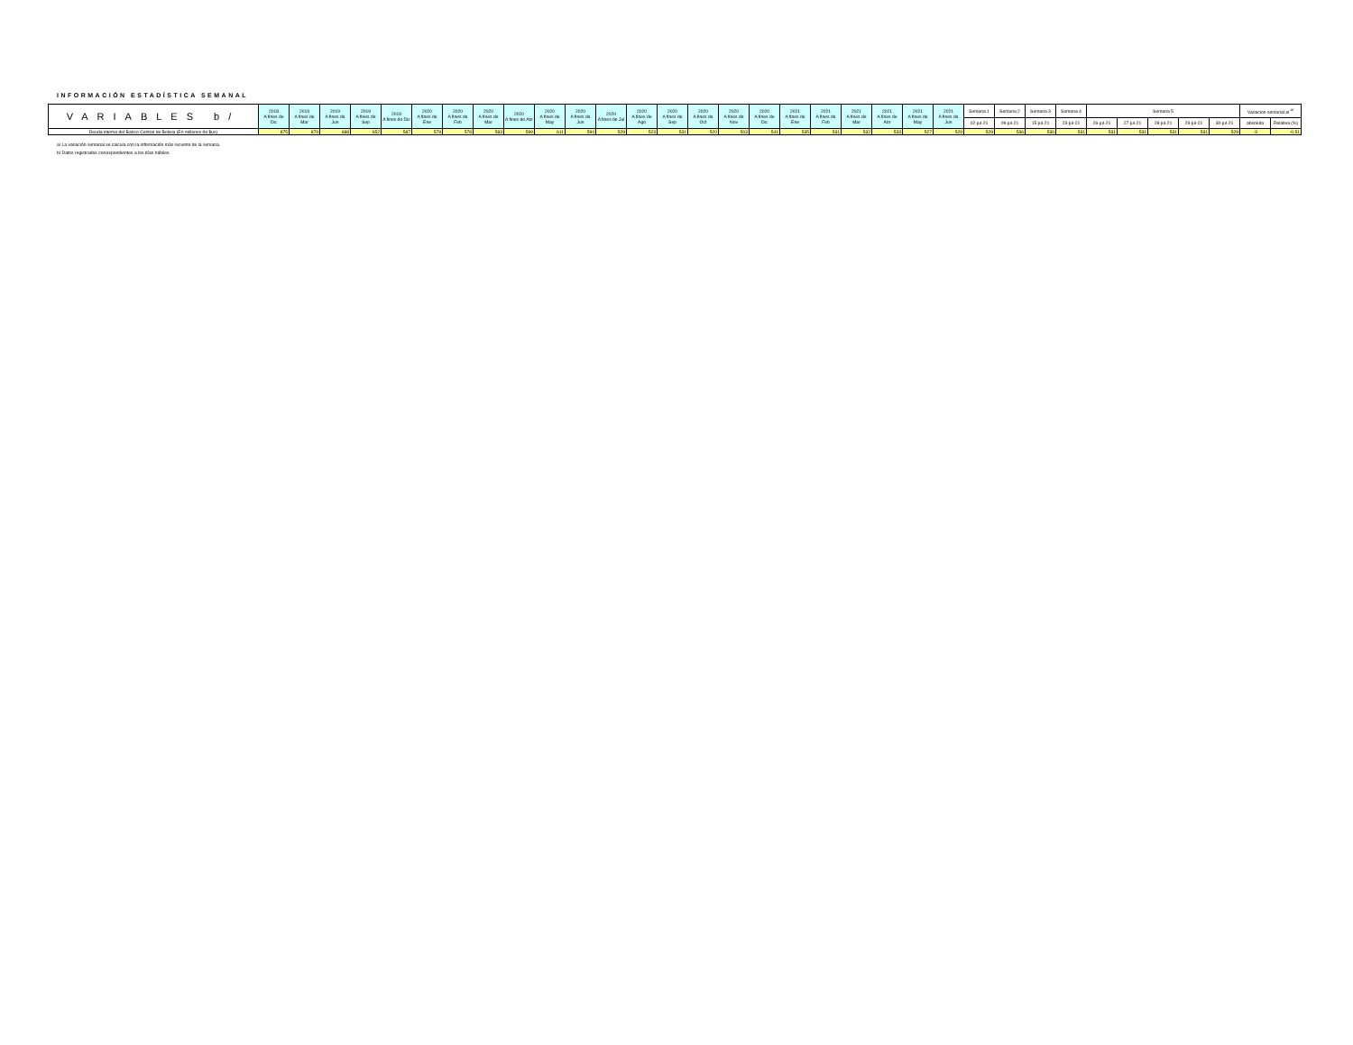INFORMACIÓN ESTADÍSTICA SEMANAL
| VARIABLES b/ | 2018 A fines de Dic | 2019 A fines de Mar | 2019 A fines de Jun | 2019 A fines de Sep | 2019 A fines de Dic | 2020 A fines de Ene | 2020 A fines de Feb | 2020 A fines de Mar | 2020 A fines de Abr | 2020 A fines de May | 2020 A fines de Jun | 2020 A fines de Jul | 2020 A fines de Ago | 2020 A fines de Sep | 2020 A fines de Oct | 2020 A fines de Nov | 2020 A fines de Dic | 2021 A fines de Ene | 2021 A fines de Feb | 2021 A fines de Mar | 2021 A fines de Abr | 2021 A fines de May | 2021 A fines de Jun | Semana 1 | Semana 2 | Semana 3 | Semana 4 | Semana 5 | | | | | Variacion semanal al <sup>a/</sup> | |
| --- | --- | --- | --- | --- | --- | --- | --- | --- | --- | --- | --- | --- | --- | --- | --- | --- | --- | --- | --- | --- | --- | --- | --- | --- | --- | --- | --- | --- | --- | --- | --- | --- | --- | --- |
| | | | | | | | | | | | | | | | | | | | | | | | | 02-jul-21 | 09-jul-21 | 15-jul-21 | 23-jul-21 | 26-jul-21 | 27-jul-21 | 28-jul-21 | 29-jul-21 | 30-jul-21 | absoluta | Relativa (%) |
| Deuda interna del Banco Central de Bolivia (En millones de $us) | 875 | 879 | 688 | 652 | 587 | 578 | 578 | 583 | 599 | 611 | 594 | 529 | 523 | 531 | 520 | 503 | 541 | 535 | 531 | 532 | 533 | 527 | 529 | 529 | 536 | 536 | 531 | 531 | 531 | 531 | 531 | 529 | -3 | -0,51 |
a/ La variación semanal se calcula con la información más reciente de la semana.
b/ Datos registrados correspondientes a los días hábiles.